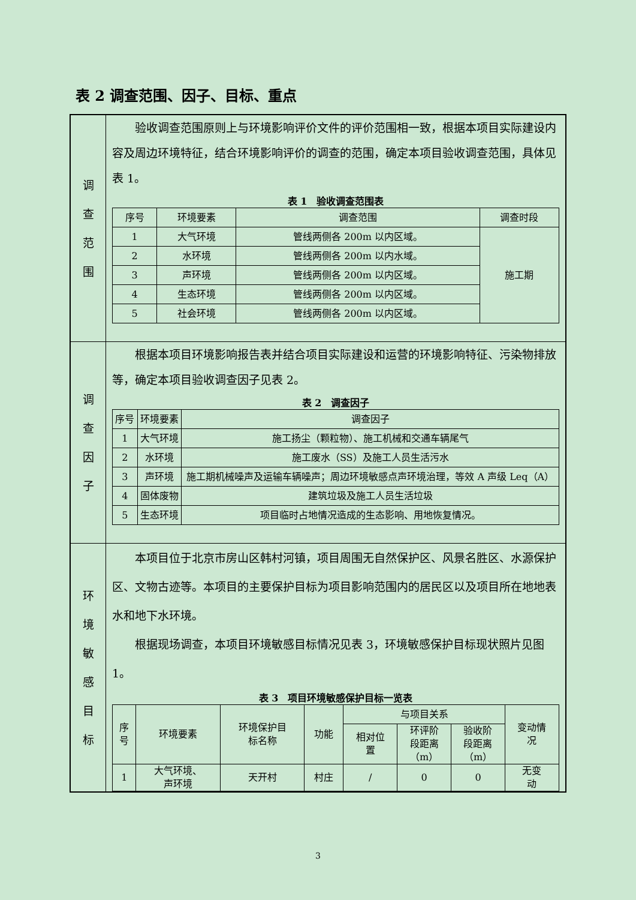表 2 调查范围、因子、目标、重点
| 调 查 范 围 | 验收调查范围原则上与环境影响评价文件的评价范围相一致，根据本项目实际建设内容及周边环境特征，结合环境影响评价的调查的范围，确定本项目验收调查范围，具体见表 1。 表 1 验收调查范围表 / 序号 / 环境要素 / 调查范围 / 调查时段 / / --- / --- / --- / --- / / 1 / 大气环境 / 管线两侧各 200m 以内区域。 / 施工期 / / 2 / 水环境 / 管线两侧各 200m 以内水域。 / / / 3 / 声环境 / 管线两侧各 200m 以内区域。 / / / 4 / 生态环境 / 管线两侧各 200m 以内区域。 / / / 5 / 社会环境 / 管线两侧各 200m 以内区域。 / / |
| 调 查 因 子 | 根据本项目环境影响报告表并结合项目实际建设和运营的环境影响特征、污染物排放等，确定本项目验收调查因子见表 2。 表 2 调查因子 / 序号 / 环境要素 / 调查因子 / / --- / --- / --- / / 1 / 大气环境 / 施工扬尘（颗粒物）、施工机械和交通车辆尾气 / / 2 / 水环境 / 施工废水（SS）及施工人员生活污水 / / 3 / 声环境 / 施工期机械噪声及运输车辆噪声；周边环境敏感点声环境治理，等效 A 声级 Leq（A） / / 4 / 固体废物 / 建筑垃圾及施工人员生活垃圾 / / 5 / 生态环境 / 项目临时占地情况造成的生态影响、用地恢复情况。 / |
| 环 境 敏 感 目 标 | 本项目位于北京市房山区韩村河镇，项目周围无自然保护区、风景名胜区、水源保护区、文物古迹等。本项目的主要保护目标为项目影响范围内的居民区以及项目所在地地表水和地下水环境。 根据现场调查，本项目环境敏感目标情况见表 3，环境敏感保护目标现状照片见图 1。 表 3 项目环境敏感保护目标一览表 / 序 号 / 环境要素 / 环境保护目 标名称 / 功能 / 与项目关系 / / / 变动情 况 / / --- / --- / --- / --- / --- / --- / --- / --- / / / / / / 相对位 置 / 环评阶 段距离 （m） / 验收阶 段距离 （m） / / / 1 / 大气环境、 声环境 / 天开村 / 村庄 / / / 0 / 0 / 无变 动 / |
3